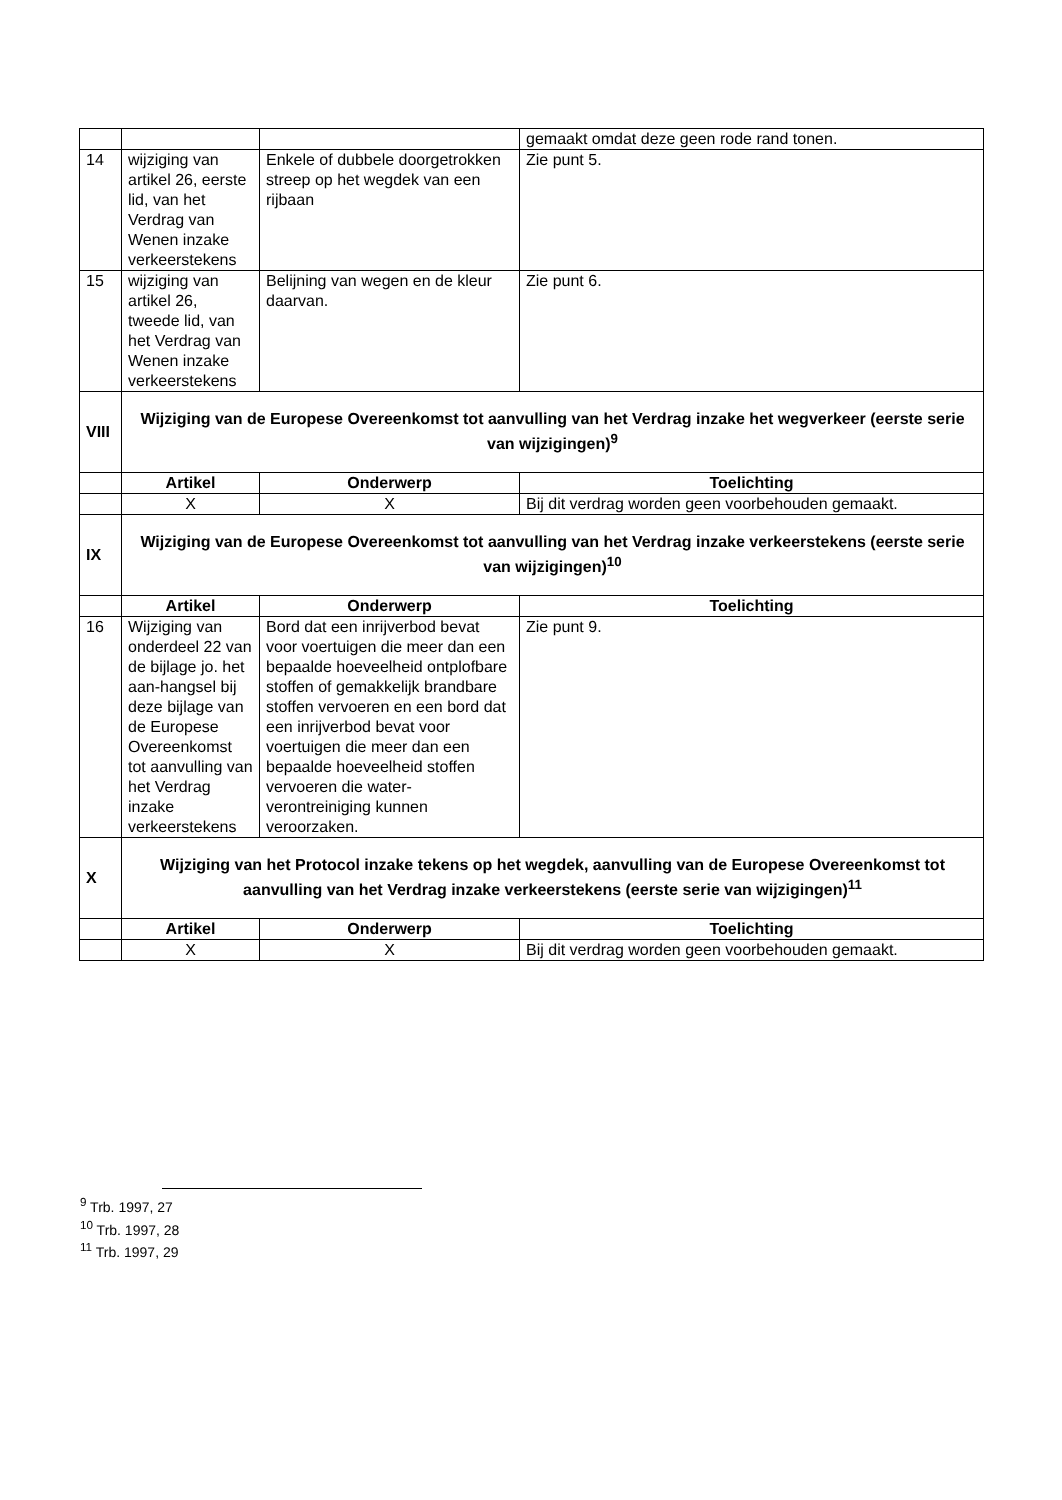| | | | gemaakt omdat deze geen rode rand tonen. |
| 14 | wijziging van artikel 26, eerste lid, van het Verdrag van Wenen inzake verkeerstekens | Enkele of dubbele doorgetrokken streep op het wegdek van een rijbaan | Zie punt 5. |
| 15 | wijziging van artikel 26, tweede lid, van het Verdrag van Wenen inzake verkeerstekens | Belijning van wegen en de kleur daarvan. | Zie punt 6. |
| VIII | Wijziging van de Europese Overeenkomst tot aanvulling van het Verdrag inzake het wegverkeer (eerste serie van wijzigingen)<sup>9</sup> | | |
| | Artikel | Onderwerp | Toelichting |
| | X | X | Bij dit verdrag worden geen voorbehouden gemaakt. |
| IX | Wijziging van de Europese Overeenkomst tot aanvulling van het Verdrag inzake verkeerstekens (eerste serie van wijzigingen)<sup>10</sup> | | |
| | Artikel | Onderwerp | Toelichting |
| 16 | Wijziging van onderdeel 22 van de bijlage jo. het aan-hangsel bij deze bijlage van de Europese Overeenkomst tot aanvulling van het Verdrag inzake verkeerstekens | Bord dat een inrijverbod bevat voor voertuigen die meer dan een bepaalde hoeveelheid ontplofbare stoffen of gemakkelijk brandbare stoffen vervoeren en een bord dat een inrijverbod bevat voor voertuigen die meer dan een bepaalde hoeveelheid stoffen vervoeren die water-verontreiniging kunnen veroorzaken. | Zie punt 9. |
| X | Wijziging van het Protocol inzake tekens op het wegdek, aanvulling van de Europese Overeenkomst tot aanvulling van het Verdrag inzake verkeerstekens (eerste serie van wijzigingen)<sup>11</sup> | | |
| | Artikel | Onderwerp | Toelichting |
| | X | X | Bij dit verdrag worden geen voorbehouden gemaakt. |
<sup>9</sup> Trb. 1997, 27
<sup>10</sup> Trb. 1997, 28
<sup>11</sup> Trb. 1997, 29